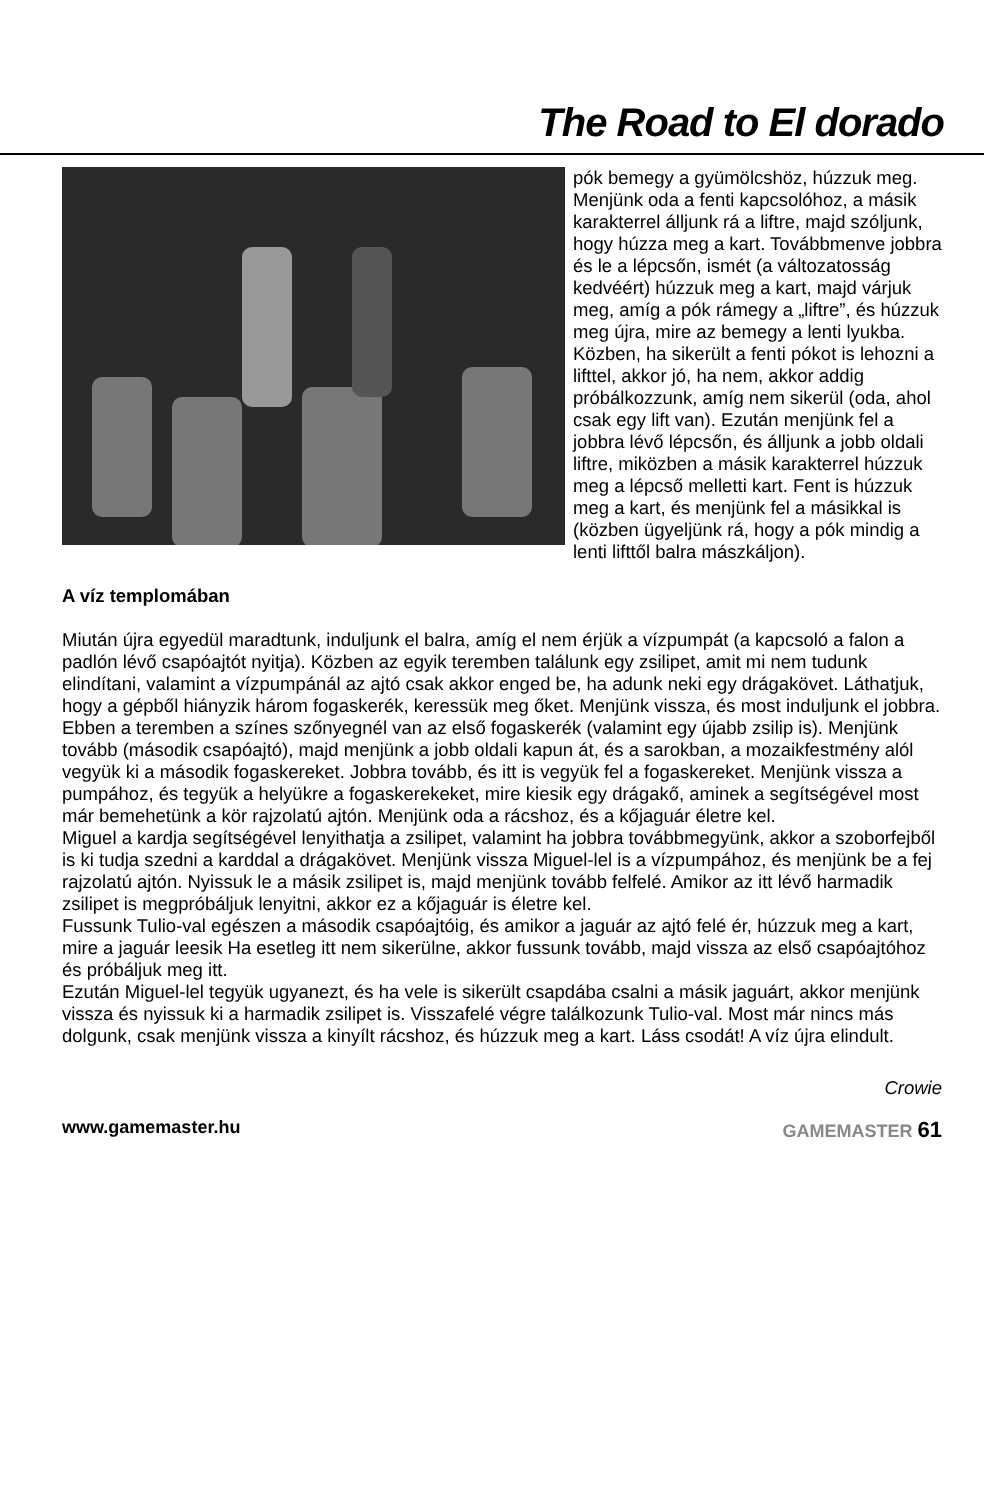The Road to El dorado
pók bemegy a gyümölcshöz, húzzuk meg.
Menjünk oda a fenti kapcsolóhoz, a másik karakterrel álljunk rá a liftre, majd szóljunk, hogy húzza meg a kart. Továbbmenve jobbra és le a lépcsőn, ismét (a változatosság kedvéért) húzzuk meg a kart, majd várjuk meg, amíg a pók rámegy a „liftre”, és húzzuk meg újra, mire az bemegy a lenti lyukba. Közben, ha sikerült a fenti pókot is lehozni a lifttel, akkor jó, ha nem, akkor addig próbálkozzunk, amíg nem sikerül (oda, ahol csak egy lift van). Ezután menjünk fel a jobbra lévő lépcsőn, és álljunk a jobb oldali liftre, miközben a másik karakterrel húzzuk meg a lépcső melletti kart. Fent is húzzuk meg a kart, és menjünk fel a másikkal is (közben ügyeljünk rá, hogy a pók mindig a lenti lifttől balra mászkáljon).
A víz templomában
Miután újra egyedül maradtunk, induljunk el balra, amíg el nem érjük a vízpumpát (a kapcsoló a falon a padlón lévő csapóajtót nyitja). Közben az egyik teremben találunk egy zsilipet, amit mi nem tudunk elindítani, valamint a vízpumpánál az ajtó csak akkor enged be, ha adunk neki egy drágakövet. Láthatjuk, hogy a gépből hiányzik három fogaskerék, keressük meg őket. Menjünk vissza, és most induljunk el jobbra. Ebben a teremben a színes szőnyegnél van az első fogaskerék (valamint egy újabb zsilip is). Menjünk tovább (második csapóajtó), majd menjünk a jobb oldali kapun át, és a sarokban, a mozaikfestmény alól vegyük ki a második fogaskereket. Jobbra tovább, és itt is vegyük fel a fogaskereket. Menjünk vissza a pumpához, és tegyük a helyükre a fogaskerekeket, mire kiesik egy drágakő, aminek a segítségével most már bemehetünk a kör rajzolatú ajtón. Menjünk oda a rácshoz, és a kőjaguár életre kel.
Miguel a kardja segítségével lenyithatja a zsilipet, valamint ha jobbra továbbmegyünk, akkor a szoborfejből is ki tudja szedni a karddal a drágakövet. Menjünk vissza Miguel-lel is a vízpumpához, és menjünk be a fej rajzolatú ajtón. Nyissuk le a másik zsilipet is, majd menjünk tovább felfelé. Amikor az itt lévő harmadik zsilipet is megpróbáljuk lenyitni, akkor ez a kőjaguár is életre kel.
Fussunk Tulio-val egészen a második csapóajtóig, és amikor a jaguár az ajtó felé ér, húzzuk meg a kart, mire a jaguár leesik Ha esetleg itt nem sikerülne, akkor fussunk tovább, majd vissza az első csapóajtóhoz és próbáljuk meg itt.
Ezután Miguel-lel tegyük ugyanezt, és ha vele is sikerült csapdába csalni a másik jaguárt, akkor menjünk vissza és nyissuk ki a harmadik zsilipet is. Visszafelé végre találkozunk Tulio-val. Most már nincs más dolgunk, csak menjünk vissza a kinyílt rácshoz, és húzzuk meg a kart. Láss csodát! A víz újra elindult.
Crowie
www.gamemaster.hu GAMEMASTER 61